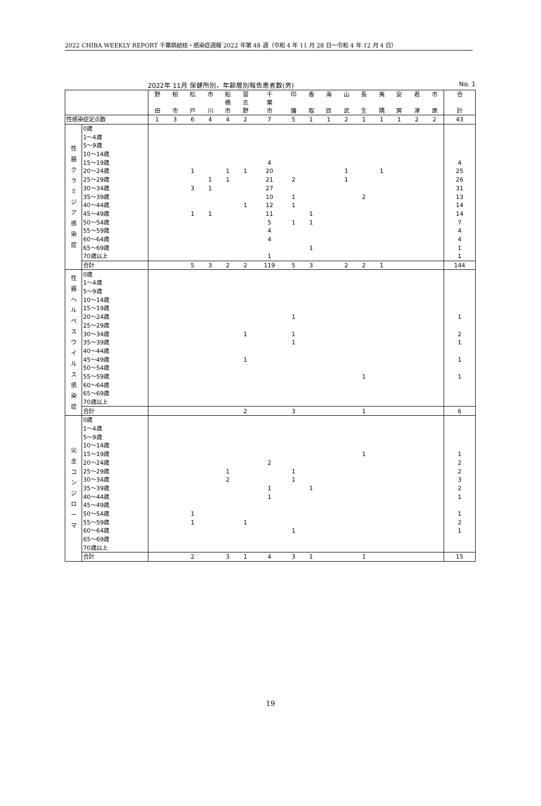2022 CHIBA WEEKLY REPORT 千葉県結核・感染症週報 2022 年第 48 週（令和 4 年 11 月 28 日～令和 4 年 12 月 4 日）
2022年 11月 保健所別，年齢層別報告患者数(男) No. 1
| | | 野 田 | 柏 市 | 松 戸 | 市 川 | 船 橋 市 | 習 志 野 | 千 葉 市 | 印 旛 | 香 取 | 海 匝 | 山 武 | 長 生 | 夷 隅 | 安 房 | 君 津 | 市 原 | 合 計 |
| --- | --- | --- | --- | --- | --- | --- | --- | --- | --- | --- | --- | --- | --- | --- | --- | --- | --- | --- |
| 性感染症定点数 | | 1 | 3 | 6 | 4 | 4 | 2 | 7 | 5 | 1 | 1 | 2 | 1 | 1 | 1 | 2 | 2 | 43 |
| 性 器 ク ラ ミ ジ ア 感 染 症 | 0歳 | | | | | | | | | | | | | | | | | |
| | 1～4歳 | | | | | | | | | | | | | | | | | |
| | 5～9歳 | | | | | | | | | | | | | | | | | |
| | 10～14歳 | | | | | | | | | | | | | | | | | |
| | 15～19歳 | | | | | | | 4 | | | | | | | | | | 4 |
| | 20～24歳 | | | 1 | | 1 | 1 | 20 | | | | 1 | | 1 | | | | 25 |
| | 25～29歳 | | | | 1 | 1 | | 21 | 2 | | | 1 | | | | | | 26 |
| | 30～34歳 | | | 3 | 1 | | | 27 | | | | | | | | | | 31 |
| | 35～39歳 | | | | | | | 10 | 1 | | | | 2 | | | | | 13 |
| | 40～44歳 | | | | | | 1 | 12 | 1 | | | | | | | | | 14 |
| | 45～49歳 | | | 1 | 1 | | | 11 | | 1 | | | | | | | | 14 |
| | 50～54歳 | | | | | | | 5 | 1 | 1 | | | | | | | | 7 |
| | 55～59歳 | | | | | | | 4 | | | | | | | | | | 4 |
| | 60～64歳 | | | | | | | 4 | | | | | | | | | | 4 |
| | 65～69歳 | | | | | | | | | 1 | | | | | | | | 1 |
| | 70歳以上 | | | | | | | 1 | | | | | | | | | | 1 |
| | 合計 | | | 5 | 3 | 2 | 2 | 119 | 5 | 3 | | 2 | 2 | 1 | | | | 144 |
| 性 器 ヘ ル ペ ス ウ イ ル ス 感 染 症 | 0歳 | | | | | | | | | | | | | | | | | |
| | 1～4歳 | | | | | | | | | | | | | | | | | |
| | 5～9歳 | | | | | | | | | | | | | | | | | |
| | 10～14歳 | | | | | | | | | | | | | | | | | |
| | 15～19歳 | | | | | | | | | | | | | | | | | |
| | 20～24歳 | | | | | | | | 1 | | | | | | | | | 1 |
| | 25～29歳 | | | | | | | | | | | | | | | | | |
| | 30～34歳 | | | | | | 1 | | 1 | | | | | | | | | 2 |
| | 35～39歳 | | | | | | | | 1 | | | | | | | | | 1 |
| | 40～44歳 | | | | | | | | | | | | | | | | | |
| | 45～49歳 | | | | | | 1 | | | | | | | | | | | 1 |
| | 50～54歳 | | | | | | | | | | | | | | | | | |
| | 55～59歳 | | | | | | | | | | | | 1 | | | | | 1 |
| | 60～64歳 | | | | | | | | | | | | | | | | | |
| | 65～69歳 | | | | | | | | | | | | | | | | | |
| | 70歳以上 | | | | | | | | | | | | | | | | | |
| | 合計 | | | | | | 2 | | 3 | | | | 1 | | | | | 6 |
| 尖 圭 コ ン ジ ロ ー マ | 0歳 | | | | | | | | | | | | | | | | | |
| | 1～4歳 | | | | | | | | | | | | | | | | | |
| | 5～9歳 | | | | | | | | | | | | | | | | | |
| | 10～14歳 | | | | | | | | | | | | | | | | | |
| | 15～19歳 | | | | | | | | | | | | 1 | | | | | 1 |
| | 20～24歳 | | | | | | | 2 | | | | | | | | | | 2 |
| | 25～29歳 | | | | | 1 | | | 1 | | | | | | | | | 2 |
| | 30～34歳 | | | | | 2 | | | 1 | | | | | | | | | 3 |
| | 35～39歳 | | | | | | | 1 | | 1 | | | | | | | | 2 |
| | 40～44歳 | | | | | | | 1 | | | | | | | | | | 1 |
| | 45～49歳 | | | | | | | | | | | | | | | | | |
| | 50～54歳 | | | 1 | | | | | | | | | | | | | | 1 |
| | 55～59歳 | | | 1 | | | 1 | | | | | | | | | | | 2 |
| | 60～64歳 | | | | | | | | 1 | | | | | | | | | 1 |
| | 65～69歳 | | | | | | | | | | | | | | | | | |
| | 70歳以上 | | | | | | | | | | | | | | | | | |
| | 合計 | | | 2 | | 3 | 1 | 4 | 3 | 1 | | | 1 | | | | | 15 |
19